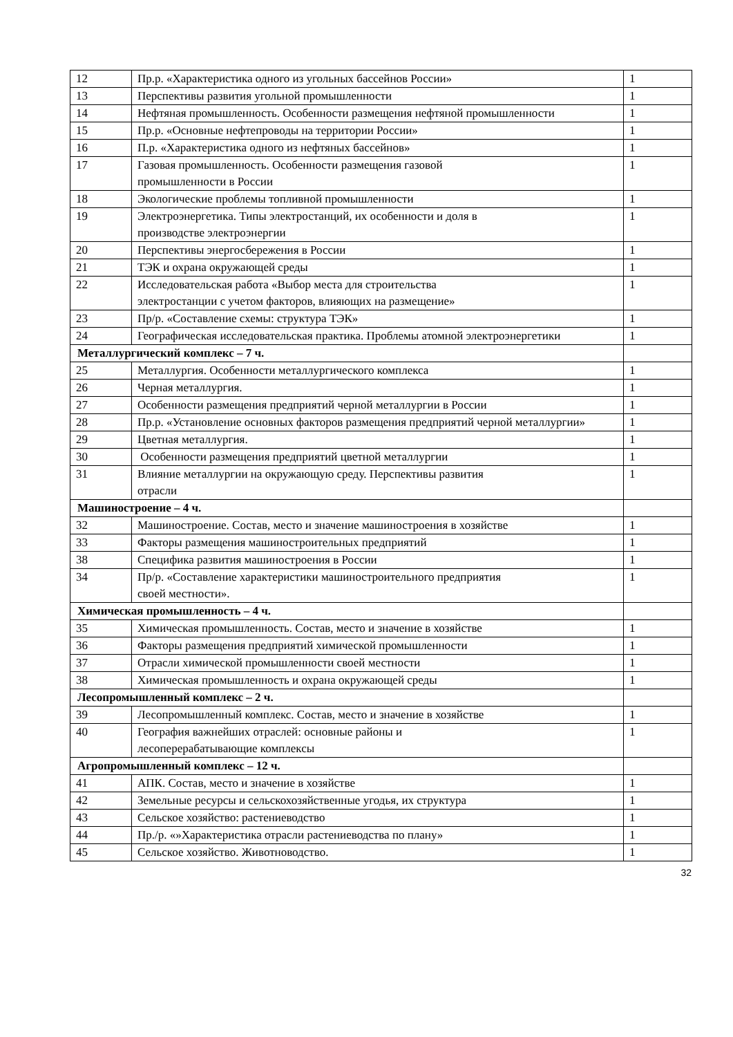| 12 | Пр.р. «Характеристика одного из угольных бассейнов России» | 1 |
| 13 | Перспективы развития угольной промышленности | 1 |
| 14 | Нефтяная промышленность. Особенности размещения нефтяной промышленности | 1 |
| 15 | Пр.р. «Основные нефтепроводы на территории России» | 1 |
| 16 | П.р. «Характеристика одного из нефтяных бассейнов» | 1 |
| 17 | Газовая промышленность. Особенности размещения газовой промышленности в России | 1 |
| 18 | Экологические проблемы топливной промышленности | 1 |
| 19 | Электроэнергетика. Типы электростанций, их особенности и доля в производстве электроэнергии | 1 |
| 20 | Перспективы энергосбережения в России | 1 |
| 21 | ТЭК и охрана окружающей среды | 1 |
| 22 | Исследовательская работа «Выбор места для строительства электростанции с учетом факторов, влияющих на размещение» | 1 |
| 23 | Пр/р. «Составление схемы: структура ТЭК» | 1 |
| 24 | Географическая исследовательская практика. Проблемы атомной электроэнергетики | 1 |
| Металлургический комплекс – 7 ч. | | |
| 25 | Металлургия. Особенности металлургического комплекса | 1 |
| 26 | Черная металлургия. | 1 |
| 27 | Особенности размещения предприятий черной металлургии в России | 1 |
| 28 | Пр.р. «Установление основных факторов размещения предприятий черной металлургии» | 1 |
| 29 | Цветная металлургия. | 1 |
| 30 | Особенности размещения предприятий цветной металлургии | 1 |
| 31 | Влияние металлургии на окружающую среду. Перспективы развития отрасли | 1 |
| Машиностроение – 4 ч. | | |
| 32 | Машиностроение. Состав, место и значение машиностроения в хозяйстве | 1 |
| 33 | Факторы размещения машиностроительных предприятий | 1 |
| 38 | Специфика развития машиностроения в России | 1 |
| 34 | Пр/р. «Составление характеристики машиностроительного предприятия своей местности». | 1 |
| Химическая промышленность – 4 ч. | | |
| 35 | Химическая промышленность. Состав, место и значение в хозяйстве | 1 |
| 36 | Факторы размещения предприятий химической промышленности | 1 |
| 37 | Отрасли химической промышленности своей местности | 1 |
| 38 | Химическая промышленность и охрана окружающей среды | 1 |
| Лесопромышленный комплекс – 2 ч. | | |
| 39 | Лесопромышленный комплекс. Состав, место и значение в хозяйстве | 1 |
| 40 | География важнейших отраслей: основные районы и лесоперерабатывающие комплексы | 1 |
| Агропромышленный комплекс – 12 ч. | | |
| 41 | АПК. Состав, место и значение в хозяйстве | 1 |
| 42 | Земельные ресурсы и сельскохозяйственные угодья, их структура | 1 |
| 43 | Сельское хозяйство: растениеводство | 1 |
| 44 | Пр./р. «»Характеристика отрасли растениеводства по плану» | 1 |
| 45 | Сельское хозяйство. Животноводство. | 1 |
32